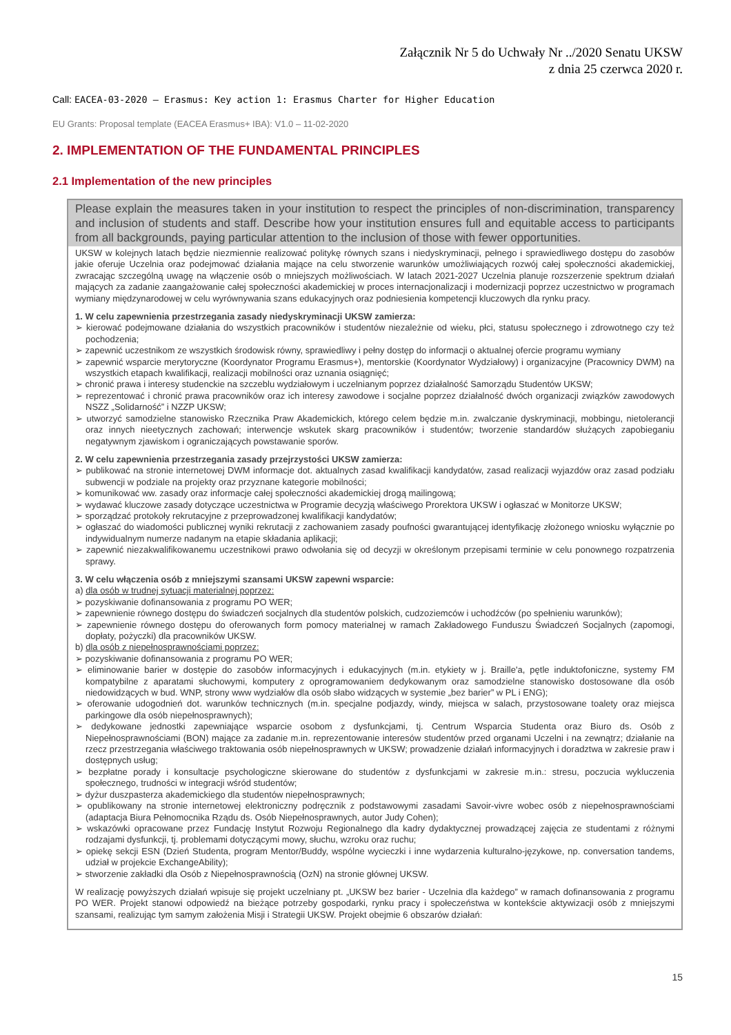Załącznik Nr 5 do Uchwały Nr ../2020 Senatu UKSW
z dnia 25 czerwca 2020 r.
Call: EACEA-03-2020 — Erasmus: Key action 1: Erasmus Charter for Higher Education
EU Grants: Proposal template (EACEA Erasmus+ IBA): V1.0 – 11-02-2020
2. IMPLEMENTATION OF THE FUNDAMENTAL PRINCIPLES
2.1 Implementation of the new principles
Please explain the measures taken in your institution to respect the principles of non-discrimination, transparency and inclusion of students and staff. Describe how your institution ensures full and equitable access to participants from all backgrounds, paying particular attention to the inclusion of those with fewer opportunities.
UKSW w kolejnych latach będzie niezmiennie realizować politykę równych szans i niedyskryminacji, pełnego i sprawiedliwego dostępu do zasobów jakie oferuje Uczelnia oraz podejmować działania mające na celu stworzenie warunków umożliwiających rozwój całej społeczności akademickiej, zwracając szczególną uwagę na włączenie osób o mniejszych możliwościach. W latach 2021-2027 Uczelnia planuje rozszerzenie spektrum działań mających za zadanie zaangażowanie całej społeczności akademickiej w proces internacjonalizacji i modernizacji poprzez uczestnictwo w programach wymiany międzynarodowej w celu wyrównywania szans edukacyjnych oraz podniesienia kompetencji kluczowych dla rynku pracy.
1. W celu zapewnienia przestrzegania zasady niedyskryminacji UKSW zamierza:
➢ kierować podejmowane działania do wszystkich pracowników i studentów niezależnie od wieku, płci, statusu społecznego i zdrowotnego czy też pochodzenia;
➢ zapewnić uczestnikom ze wszystkich środowisk równy, sprawiedliwy i pełny dostęp do informacji o aktualnej ofercie programu wymiany
➢ zapewnić wsparcie merytoryczne (Koordynator Programu Erasmus+), mentorskie (Koordynator Wydziałowy) i organizacyjne (Pracownicy DWM) na wszystkich etapach kwalifikacji, realizacji mobilności oraz uznania osiągnięć;
➢ chronić prawa i interesy studenckie na szczeblu wydziałowym i uczelnianym poprzez działalność Samorządu Studentów UKSW;
➢ reprezentować i chronić prawa pracowników oraz ich interesy zawodowe i socjalne poprzez działalność dwóch organizacji związków zawodowych NSZZ „Solidarność” i NZZP UKSW;
➢ utworzyć samodzielne stanowisko Rzecznika Praw Akademickich, którego celem będzie m.in. zwalczanie dyskryminacji, mobbingu, nietolerancji oraz innych nieetycznych zachowań; interwencje wskutek skarg pracowników i studentów; tworzenie standardów służących zapobieganiu negatywnym zjawiskom i ograniczających powstawanie sporów.
2. W celu zapewnienia przestrzegania zasady przejrzystości UKSW zamierza:
➢ publikować na stronie internetowej DWM informacje dot. aktualnych zasad kwalifikacji kandydatów, zasad realizacji wyjazdów oraz zasad podziału subwencji w podziale na projekty oraz przyznane kategorie mobilności;
➢ komunikować ww. zasady oraz informacje całej społeczności akademickiej drogą mailingową;
➢ wydawać kluczowe zasady dotyczące uczestnictwa w Programie decyzją właściwego Prorektora UKSW i ogłaszać w Monitorze UKSW;
➢ sporządzać protokoły rekrutacyjne z przeprowadzonej kwalifikacji kandydatów;
➢ ogłaszać do wiadomości publicznej wyniki rekrutacji z zachowaniem zasady poufności gwarantującej identyfikację złożonego wniosku wyłącznie po indywidualnym numerze nadanym na etapie składania aplikacji;
➢ zapewnić niezakwalifikowanemu uczestnikowi prawo odwołania się od decyzji w określonym przepisami terminie w celu ponownego rozpatrzenia sprawy.
3. W celu włączenia osób z mniejszymi szansami UKSW zapewni wsparcie:
a) dla osób w trudnej sytuacji materialnej poprzez:
➢ pozyskiwanie dofinansowania z programu PO WER;
➢ zapewnienie równego dostępu do świadczeń socjalnych dla studentów polskich, cudzoziemców i uchodźców (po spełnieniu warunków);
➢ zapewnienie równego dostępu do oferowanych form pomocy materialnej w ramach Zakładowego Funduszu Świadczeń Socjalnych (zapomogi, dopłaty, pożyczki) dla pracowników UKSW.
b) dla osób z niepełnosprawnościami poprzez:
➢ pozyskiwanie dofinansowania z programu PO WER;
➢ eliminowanie barier w dostępie do zasobów informacyjnych i edukacyjnych (m.in. etykiety w j. Braille'a, pętle induktofoniczne, systemy FM kompatybilne z aparatami słuchowymi, komputery z oprogramowaniem dedykowanym oraz samodzielne stanowisko dostosowane dla osób niedowidzących w bud. WNP, strony www wydziałów dla osób słabo widzących w systemie „bez barier” w PL i ENG);
➢ oferowanie udogodnień dot. warunków technicznych (m.in. specjalne podjazdy, windy, miejsca w salach, przystosowane toalety oraz miejsca parkingowe dla osób niepełnosprawnych);
➢ dedykowane jednostki zapewniające wsparcie osobom z dysfunkcjami, tj. Centrum Wsparcia Studenta oraz Biuro ds. Osób z Niepełnosprawnościami (BON) mające za zadanie m.in. reprezentowanie interesów studentów przed organami Uczelni i na zewnątrz; działanie na rzecz przestrzegania właściwego traktowania osób niepełnosprawnych w UKSW; prowadzenie działań informacyjnych i doradztwa w zakresie praw i dostępnych usług;
➢ bezpłatne porady i konsultacje psychologiczne skierowane do studentów z dysfunkcjami w zakresie m.in.: stresu, poczucia wykluczenia społecznego, trudności w integracji wśród studentów;
➢ dyżur duszpasterza akademickiego dla studentów niepełnosprawnych;
➢ opublikowany na stronie internetowej elektroniczny podręcznik z podstawowymi zasadami Savoir-vivre wobec osób z niepełnosprawnościami (adaptacja Biura Pełnomocnika Rządu ds. Osób Niepełnosprawnych, autor Judy Cohen);
➢ wskazówki opracowane przez Fundację Instytut Rozwoju Regionalnego dla kadry dydaktycznej prowadzącej zajęcia ze studentami z różnymi rodzajami dysfunkcji, tj. problemami dotyczącymi mowy, słuchu, wzroku oraz ruchu;
➢ opiekę sekcji ESN (Dzień Studenta, program Mentor/Buddy, wspólne wycieczki i inne wydarzenia kulturalno-językowe, np. conversation tandems, udział w projekcie ExchangeAbility);
➢ stworzenie zakładki dla Osób z Niepełnosprawnością (OzN) na stronie głównej UKSW.
W realizację powyższych działań wpisuje się projekt uczelniany pt. „UKSW bez barier - Uczelnia dla każdego” w ramach dofinansowania z programu PO WER. Projekt stanowi odpowiedź na bieżące potrzeby gospodarki, rynku pracy i społeczeństwa w kontekście aktywizacji osób z mniejszymi szansami, realizując tym samym założenia Misji i Strategii UKSW. Projekt obejmie 6 obszarów działań:
15